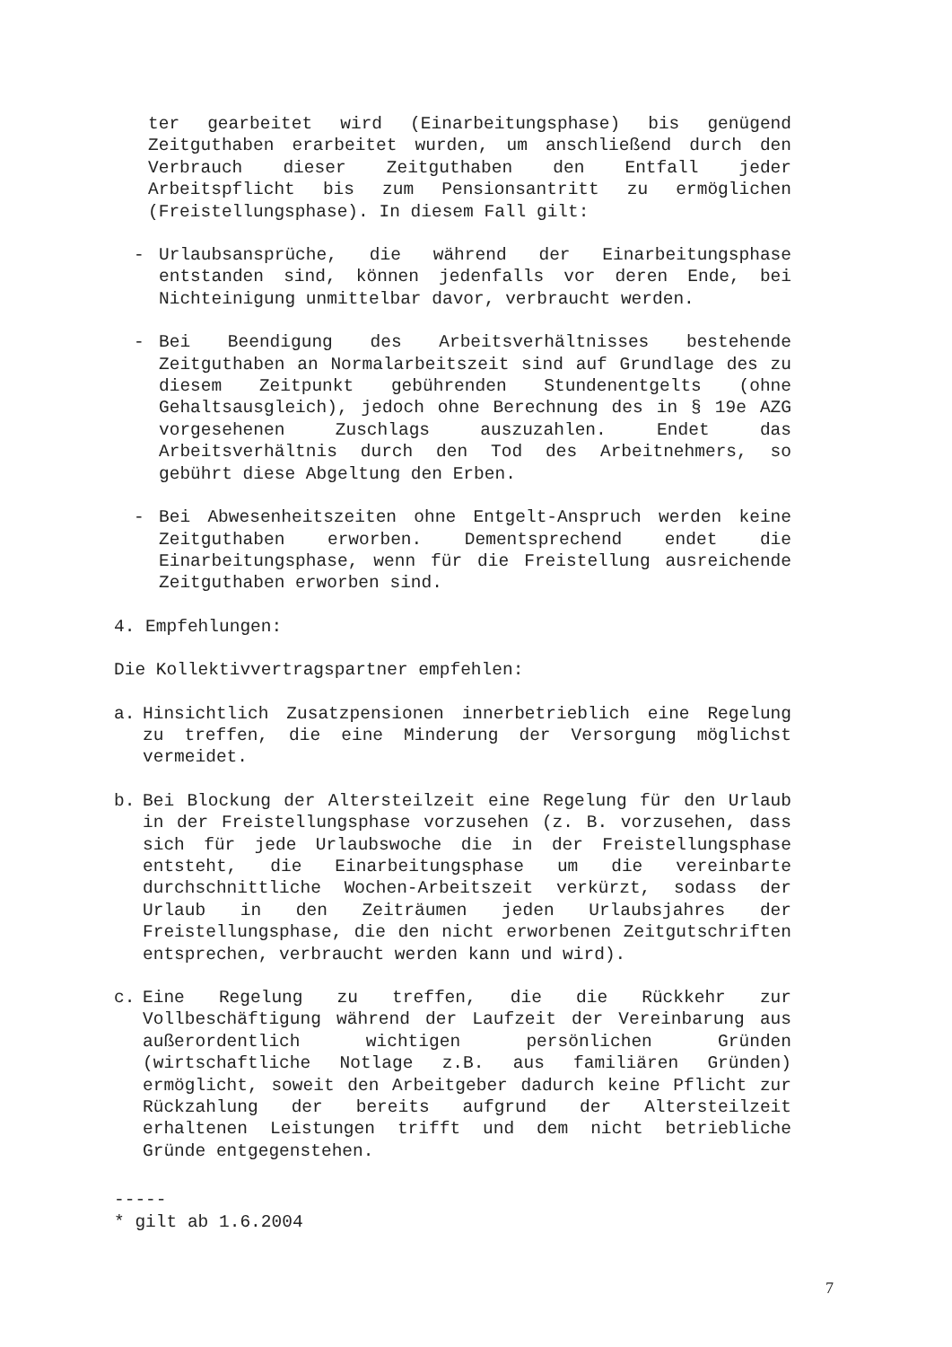ter gearbeitet wird (Einarbeitungsphase) bis genügend Zeitguthaben erarbeitet wurden, um anschließend durch den Verbrauch dieser Zeitguthaben den Entfall jeder Arbeitspflicht bis zum Pensionsantritt zu ermöglichen (Freistellungsphase). In diesem Fall gilt:
- Urlaubsansprüche, die während der Einarbeitungsphase entstanden sind, können jedenfalls vor deren Ende, bei Nichteinigung unmittelbar davor, verbraucht werden.
- Bei Beendigung des Arbeitsverhältnisses bestehende Zeitguthaben an Normalarbeitszeit sind auf Grundlage des zu diesem Zeitpunkt gebührenden Stundenentgelts (ohne Gehaltsausgleich), jedoch ohne Berechnung des in § 19e AZG vorgesehenen Zuschlags auszuzahlen. Endet das Arbeitsverhältnis durch den Tod des Arbeitnehmers, so gebührt diese Abgeltung den Erben.
- Bei Abwesenheitszeiten ohne Entgelt-Anspruch werden keine Zeitguthaben erworben. Dementsprechend endet die Einarbeitungsphase, wenn für die Freistellung ausreichende Zeitguthaben erworben sind.
4. Empfehlungen:
Die Kollektivvertragspartner empfehlen:
a. Hinsichtlich Zusatzpensionen innerbetrieblich eine Regelung zu treffen, die eine Minderung der Versorgung möglichst vermeidet.
b. Bei Blockung der Altersteilzeit eine Regelung für den Urlaub in der Freistellungsphase vorzusehen (z. B. vorzusehen, dass sich für jede Urlaubswoche die in der Freistellungsphase entsteht, die Einarbeitungsphase um die vereinbarte durchschnittliche Wochen-Arbeitszeit verkürzt, sodass der Urlaub in den Zeiträumen jeden Urlaubsjahres der Freistellungsphase, die den nicht erworbenen Zeitgutschriften entsprechen, verbraucht werden kann und wird).
c. Eine Regelung zu treffen, die die Rückkehr zur Vollbeschäftigung während der Laufzeit der Vereinbarung aus außerordentlich wichtigen persönlichen Gründen (wirtschaftliche Notlage z.B. aus familiären Gründen) ermöglicht, soweit den Arbeitgeber dadurch keine Pflicht zur Rückzahlung der bereits aufgrund der Altersteilzeit erhaltenen Leistungen trifft und dem nicht betriebliche Gründe entgegenstehen.
-----
* gilt ab 1.6.2004
7